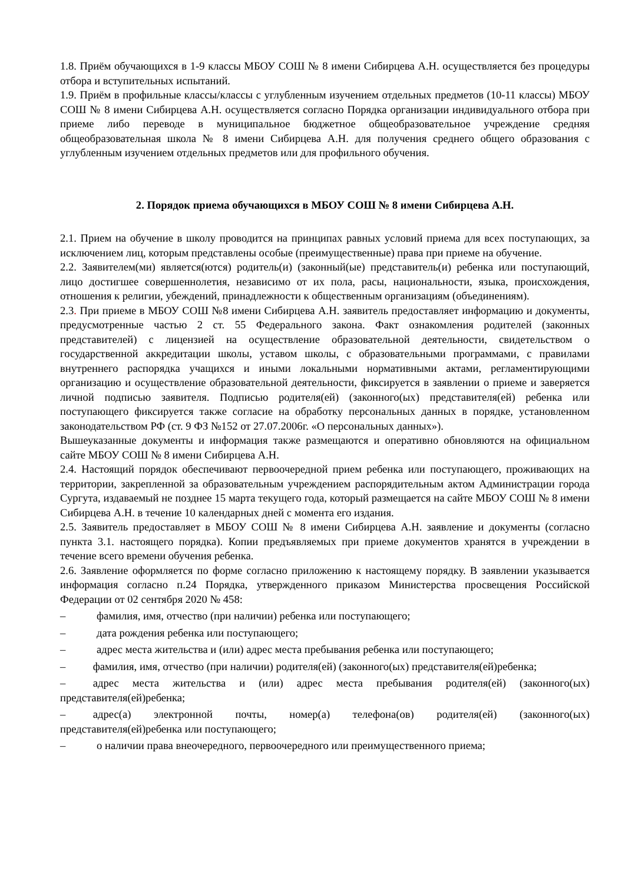1.8. Приём обучающихся в 1-9 классы МБОУ СОШ № 8 имени Сибирцева А.Н. осуществляется без процедуры отбора и вступительных испытаний.
1.9. Приём в профильные классы/классы с углубленным изучением отдельных предметов (10-11 классы) МБОУ СОШ № 8 имени Сибирцева А.Н. осуществляется согласно Порядка организации индивидуального отбора при приеме либо переводе в муниципальное бюджетное общеобразовательное учреждение средняя общеобразовательная школа № 8 имени Сибирцева А.Н. для получения среднего общего образования с углубленным изучением отдельных предметов или для профильного обучения.
2. Порядок приема обучающихся в МБОУ СОШ № 8 имени Сибирцева А.Н.
2.1. Прием на обучение в школу проводится на принципах равных условий приема для всех поступающих, за исключением лиц, которым представлены особые (преимущественные) права при приеме на обучение.
2.2. Заявителем(ми) является(ются) родитель(и) (законный(ые) представитель(и) ребенка или поступающий, лицо достигшее совершеннолетия, независимо от их пола, расы, национальности, языка, происхождения, отношения к религии, убеждений, принадлежности к общественным организациям (объединениям).
2.3. При приеме в МБОУ СОШ №8 имени Сибирцева А.Н. заявитель предоставляет информацию и документы, предусмотренные частью 2 ст. 55 Федерального закона. Факт ознакомления родителей (законных представителей) с лицензией на осуществление образовательной деятельности, свидетельством о государственной аккредитации школы, уставом школы, с образовательными программами, с правилами внутреннего распорядка учащихся и иными локальными нормативными актами, регламентирующими организацию и осуществление образовательной деятельности, фиксируется в заявлении о приеме и заверяется личной подписью заявителя. Подписью родителя(ей) (законного(ых) представителя(ей) ребенка или поступающего фиксируется также согласие на обработку персональных данных в порядке, установленном законодательством РФ (ст. 9 ФЗ №152 от 27.07.2006г. «О персональных данных»).
Вышеуказанные документы и информация также размещаются и оперативно обновляются на официальном сайте МБОУ СОШ № 8 имени Сибирцева А.Н.
2.4. Настоящий порядок обеспечивают первоочередной прием ребенка или поступающего, проживающих на территории, закрепленной за образовательным учреждением распорядительным актом Администрации города Сургута, издаваемый не позднее 15 марта текущего года, который размещается на сайте МБОУ СОШ № 8 имени Сибирцева А.Н. в течение 10 календарных дней с момента его издания.
2.5. Заявитель предоставляет в МБОУ СОШ № 8 имени Сибирцева А.Н. заявление и документы (согласно пункта 3.1. настоящего порядка). Копии предъявляемых при приеме документов хранятся в учреждении в течение всего времени обучения ребенка.
2.6. Заявление оформляется по форме согласно приложению к настоящему порядку. В заявлении указывается информация согласно п.24 Порядка, утвержденного приказом Министерства просвещения Российской Федерации от 02 сентября 2020 № 458:
– фамилия, имя, отчество (при наличии) ребенка или поступающего;
– дата рождения ребенка или поступающего;
– адрес места жительства и (или) адрес места пребывания ребенка или поступающего;
–   фамилия, имя, отчество (при наличии) родителя(ей) (законного(ых) представителя(ей)ребенка;
–   адрес места жительства и (или) адрес места пребывания родителя(ей) (законного(ых) представителя(ей)ребенка;
–   адрес(а) электронной почты, номер(а) телефона(ов) родителя(ей) (законного(ых) представителя(ей)ребенка или поступающего;
– о наличии права внеочередного, первоочередного или преимущественного приема;